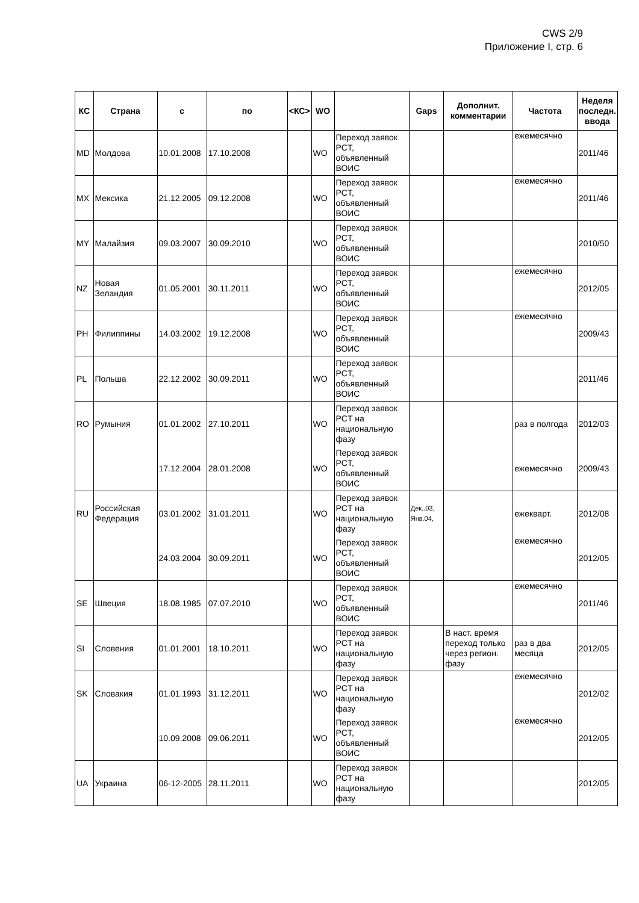CWS 2/9
Приложение I, стр. 6
| КС | Страна | с | по | <КС> | WO | | Gaps | Дополнит. комментарии | Частота | Неделя последн. ввода |
| --- | --- | --- | --- | --- | --- | --- | --- | --- | --- | --- |
| MD | Молдова | 10.01.2008 | 17.10.2008 | | WO | Переход заявок PCT, объявленный ВОИС | | | ежемесячно | 2011/46 |
| MX | Мексика | 21.12.2005 | 09.12.2008 | | WO | Переход заявок PCT, объявленный ВОИС | | | ежемесячно | 2011/46 |
| MY | Малайзия | 09.03.2007 | 30.09.2010 | | WO | Переход заявок PCT, объявленный ВОИС | | | | 2010/50 |
| NZ | Новая Зеландия | 01.05.2001 | 30.11.2011 | | WO | Переход заявок PCT, объявленный ВОИС | | | ежемесячно | 2012/05 |
| PH | Филиппины | 14.03.2002 | 19.12.2008 | | WO | Переход заявок PCT, объявленный ВОИС | | | ежемесячно | 2009/43 |
| PL | Польша | 22.12.2002 | 30.09.2011 | | WO | Переход заявок PCT, объявленный ВОИС | | | | 2011/46 |
| RO | Румыния | 01.01.2002 | 27.10.2011 | | WO | Переход заявок PCT на национальную фазу | | | раз в полгода | 2012/03 |
| | | 17.12.2004 | 28.01.2008 | | WO | Переход заявок PCT, объявленный ВОИС | | | ежемесячно | 2009/43 |
| RU | Российская Федерация | 03.01.2002 | 31.01.2011 | | WO | Переход заявок PCT на национальную фазу | Дек..03, Янв.04, | | ежекварт. | 2012/08 |
| | | 24.03.2004 | 30.09.2011 | | WO | Переход заявок PCT, объявленный ВОИС | | | ежемесячно | 2012/05 |
| SE | Швеция | 18.08.1985 | 07.07.2010 | | WO | Переход заявок PCT, объявленный ВОИС | | | ежемесячно | 2011/46 |
| SI | Словения | 01.01.2001 | 18.10.2011 | | WO | Переход заявок PCT на национальную фазу | | В наст. время переход только через регион. фазу | раз в два месяца | 2012/05 |
| SK | Словакия | 01.01.1993 | 31.12.2011 | | WO | Переход заявок PCT на национальную фазу | | | ежемесячно | 2012/02 |
| | | 10.09.2008 | 09.06.2011 | | WO | Переход заявок PCT, объявленный ВОИС | | | ежемесячно | 2012/05 |
| UA | Украина | 06-12-2005 | 28.11.2011 | | WO | Переход заявок PCT на национальную фазу | | | | 2012/05 |